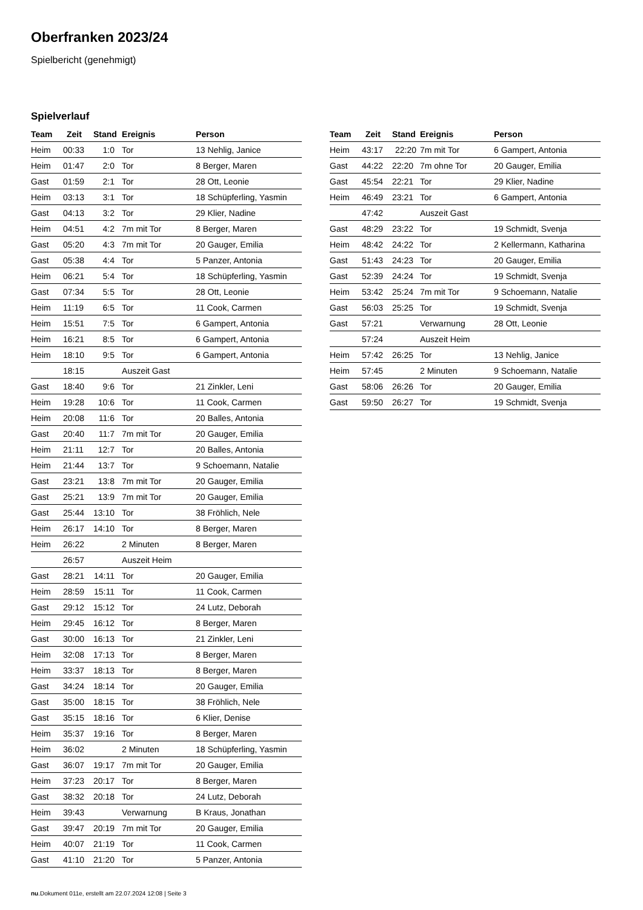Oberfranken 2023/24
Spielbericht (genehmigt)
Spielverlauf
| Team | Zeit | Stand | Ereignis | Person |
| --- | --- | --- | --- | --- |
| Heim | 00:33 | 1:0 | Tor | 13 Nehlig, Janice |
| Heim | 01:47 | 2:0 | Tor | 8 Berger, Maren |
| Gast | 01:59 | 2:1 | Tor | 28 Ott, Leonie |
| Heim | 03:13 | 3:1 | Tor | 18 Schüpferling, Yasmin |
| Gast | 04:13 | 3:2 | Tor | 29 Klier, Nadine |
| Heim | 04:51 | 4:2 | 7m mit Tor | 8 Berger, Maren |
| Gast | 05:20 | 4:3 | 7m mit Tor | 20 Gauger, Emilia |
| Gast | 05:38 | 4:4 | Tor | 5 Panzer, Antonia |
| Heim | 06:21 | 5:4 | Tor | 18 Schüpferling, Yasmin |
| Gast | 07:34 | 5:5 | Tor | 28 Ott, Leonie |
| Heim | 11:19 | 6:5 | Tor | 11 Cook, Carmen |
| Heim | 15:51 | 7:5 | Tor | 6 Gampert, Antonia |
| Heim | 16:21 | 8:5 | Tor | 6 Gampert, Antonia |
| Heim | 18:10 | 9:5 | Tor | 6 Gampert, Antonia |
| | 18:15 | | Auszeit Gast | |
| Gast | 18:40 | 9:6 | Tor | 21 Zinkler, Leni |
| Heim | 19:28 | 10:6 | Tor | 11 Cook, Carmen |
| Heim | 20:08 | 11:6 | Tor | 20 Balles, Antonia |
| Gast | 20:40 | 11:7 | 7m mit Tor | 20 Gauger, Emilia |
| Heim | 21:11 | 12:7 | Tor | 20 Balles, Antonia |
| Heim | 21:44 | 13:7 | Tor | 9 Schoemann, Natalie |
| Gast | 23:21 | 13:8 | 7m mit Tor | 20 Gauger, Emilia |
| Gast | 25:21 | 13:9 | 7m mit Tor | 20 Gauger, Emilia |
| Gast | 25:44 | 13:10 | Tor | 38 Fröhlich, Nele |
| Heim | 26:17 | 14:10 | Tor | 8 Berger, Maren |
| Heim | 26:22 | | 2 Minuten | 8 Berger, Maren |
| | 26:57 | | Auszeit Heim | |
| Gast | 28:21 | 14:11 | Tor | 20 Gauger, Emilia |
| Heim | 28:59 | 15:11 | Tor | 11 Cook, Carmen |
| Gast | 29:12 | 15:12 | Tor | 24 Lutz, Deborah |
| Heim | 29:45 | 16:12 | Tor | 8 Berger, Maren |
| Gast | 30:00 | 16:13 | Tor | 21 Zinkler, Leni |
| Heim | 32:08 | 17:13 | Tor | 8 Berger, Maren |
| Heim | 33:37 | 18:13 | Tor | 8 Berger, Maren |
| Gast | 34:24 | 18:14 | Tor | 20 Gauger, Emilia |
| Gast | 35:00 | 18:15 | Tor | 38 Fröhlich, Nele |
| Gast | 35:15 | 18:16 | Tor | 6 Klier, Denise |
| Heim | 35:37 | 19:16 | Tor | 8 Berger, Maren |
| Heim | 36:02 | | 2 Minuten | 18 Schüpferling, Yasmin |
| Gast | 36:07 | 19:17 | 7m mit Tor | 20 Gauger, Emilia |
| Heim | 37:23 | 20:17 | Tor | 8 Berger, Maren |
| Gast | 38:32 | 20:18 | Tor | 24 Lutz, Deborah |
| Heim | 39:43 | | Verwarnung | B Kraus, Jonathan |
| Gast | 39:47 | 20:19 | 7m mit Tor | 20 Gauger, Emilia |
| Heim | 40:07 | 21:19 | Tor | 11 Cook, Carmen |
| Gast | 41:10 | 21:20 | Tor | 5 Panzer, Antonia |
| Team | Zeit | Stand | Ereignis | Person |
| --- | --- | --- | --- | --- |
| Heim | 43:17 | 22:20 | 7m mit Tor | 6 Gampert, Antonia |
| Gast | 44:22 | 22:20 | 7m ohne Tor | 20 Gauger, Emilia |
| Gast | 45:54 | 22:21 | Tor | 29 Klier, Nadine |
| Heim | 46:49 | 23:21 | Tor | 6 Gampert, Antonia |
| | 47:42 | | Auszeit Gast | |
| Gast | 48:29 | 23:22 | Tor | 19 Schmidt, Svenja |
| Heim | 48:42 | 24:22 | Tor | 2 Kellermann, Katharina |
| Gast | 51:43 | 24:23 | Tor | 20 Gauger, Emilia |
| Gast | 52:39 | 24:24 | Tor | 19 Schmidt, Svenja |
| Heim | 53:42 | 25:24 | 7m mit Tor | 9 Schoemann, Natalie |
| Gast | 56:03 | 25:25 | Tor | 19 Schmidt, Svenja |
| Gast | 57:21 | | Verwarnung | 28 Ott, Leonie |
| | 57:24 | | Auszeit Heim | |
| Heim | 57:42 | 26:25 | Tor | 13 Nehlig, Janice |
| Heim | 57:45 | | 2 Minuten | 9 Schoemann, Natalie |
| Gast | 58:06 | 26:26 | Tor | 20 Gauger, Emilia |
| Gast | 59:50 | 26:27 | Tor | 19 Schmidt, Svenja |
nu.Dokument 011e, erstellt am 22.07.2024 12:08 | Seite 3